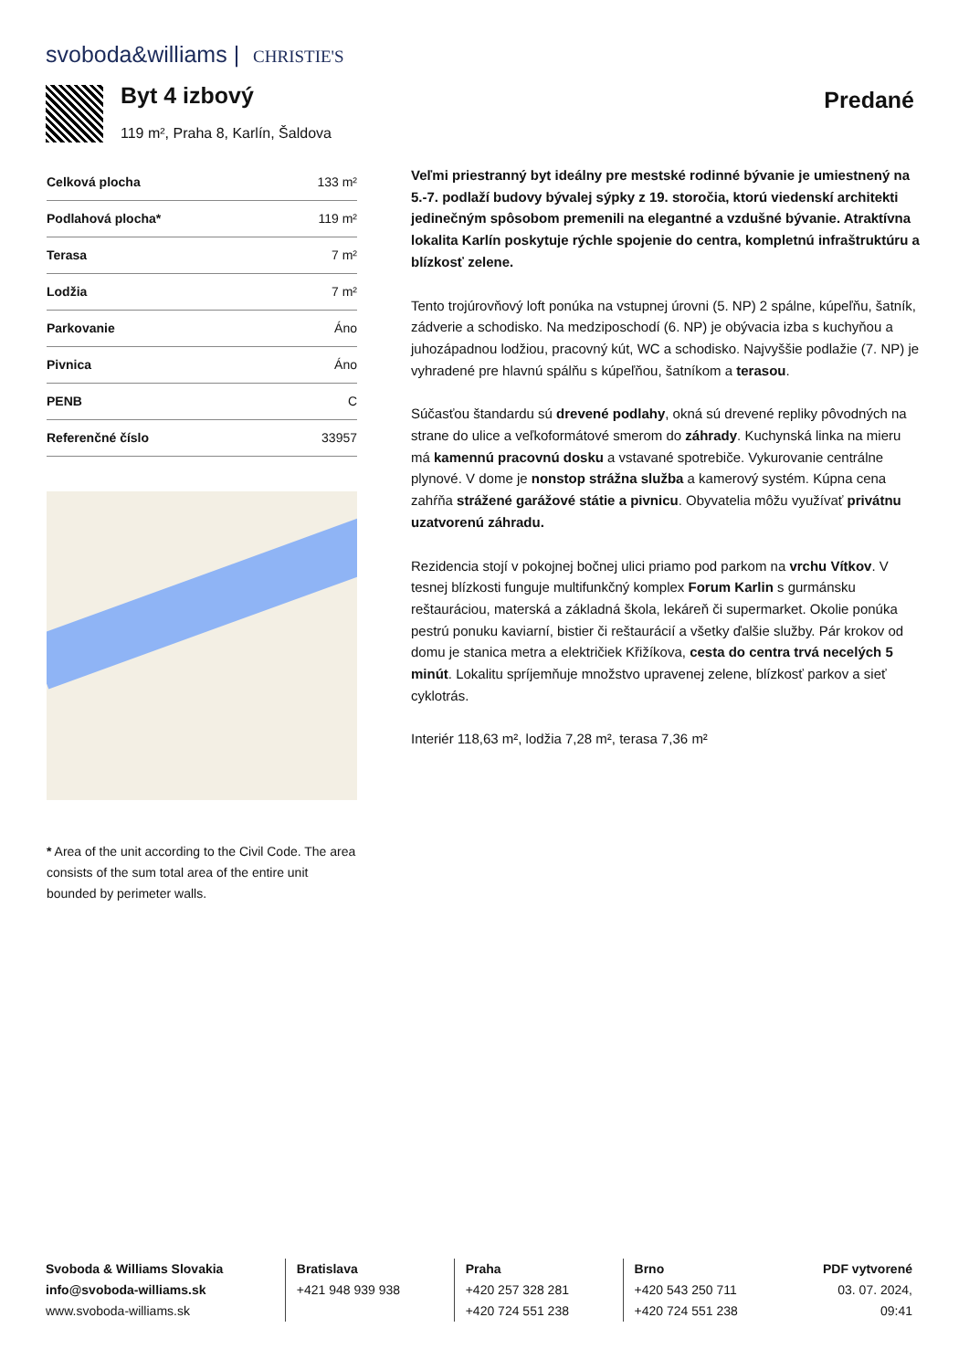svoboda&williams | CHRISTIE'S
Byt 4 izbový
119 m², Praha 8, Karlín, Šaldova
Predané
| Celková plocha | 133 m² |
| Podlahová plocha* | 119 m² |
| Terasa | 7 m² |
| Lodžia | 7 m² |
| Parkovanie | Áno |
| Pivnica | Áno |
| PENB | C |
| Referenčné číslo | 33957 |
* Area of the unit according to the Civil Code. The area consists of the sum total area of the entire unit bounded by perimeter walls.
Veľmi priestranný byt ideálny pre mestské rodinné bývanie je umiestnený na 5.-7. podlaží budovy bývalej sýpky z 19. storočia, ktorú viedenskí architekti jedinečným spôsobom premenili na elegantné a vzdušné bývanie. Atraktívna lokalita Karlín poskytuje rýchle spojenie do centra, kompletnú infraštruktúru a blízkosť zelene.
Tento trojúrovňový loft ponúka na vstupnej úrovni (5. NP) 2 spálne, kúpeľňu, šatník, zádverie a schodisko. Na medziposchodí (6. NP) je obývacia izba s kuchyňou a juhozápadnou lodžiou, pracovný kút, WC a schodisko. Najvyššie podlažie (7. NP) je vyhradené pre hlavnú spálňu s kúpeľňou, šatníkom a terasou.
Súčasťou štandardu sú drevené podlahy, okná sú drevené repliky pôvodných na strane do ulice a veľkoformátové smerom do záhrady. Kuchynská linka na mieru má kamennú pracovnú dosku a vstavané spotrebiče. Vykurovanie centrálne plynové. V dome je nonstop strážna služba a kamerový systém. Kúpna cena zahŕňa strážené garážové státie a pivnicu. Obyvatelia môžu využívať privátnu uzatvorenú záhradu.
Rezidencia stojí v pokojnej bočnej ulici priamo pod parkom na vrchu Vítkov. V tesnej blízkosti funguje multifunkčný komplex Forum Karlin s gurmánsku reštauráciou, materská a základná škola, lekáreň či supermarket. Okolie ponúka pestrú ponuku kaviarní, bistier či reštaurácií a všetky ďalšie služby. Pár krokov od domu je stanica metra a električiek Křižíkova, cesta do centra trvá necelých 5 minút. Lokalitu spríjemňuje množstvo upravenej zelene, blízkosť parkov a sieť cyklotrás.
Interiér 118,63 m², lodžia 7,28 m², terasa 7,36 m²
Svoboda & Williams Slovakia
info@svoboda-williams.sk
www.svoboda-williams.sk
Bratislava
+421 948 939 938
Praha
+420 257 328 281
+420 724 551 238
Brno
+420 543 250 711
+420 724 551 238
PDF vytvorené
03. 07. 2024, 09:41